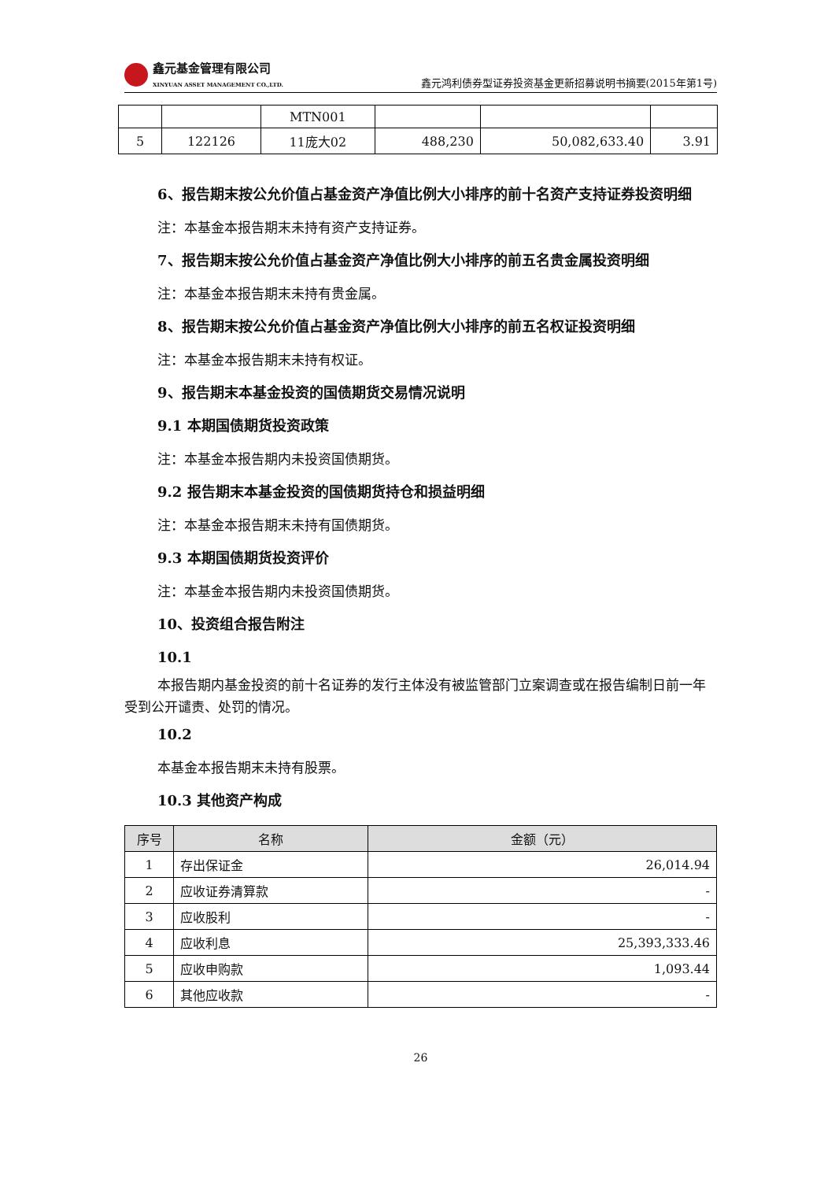鑫元基金管理有限公司
XINYUAN ASSET MANAGEMENT CO.,LTD.
鑫元鸿利债券型证券投资基金更新招募说明书摘要(2015年第1号)
| | | MTN001 | | | |
| 5 | 122126 | 11庞大02 | 488,230 | 50,082,633.40 | 3.91 |
6、报告期末按公允价值占基金资产净值比例大小排序的前十名资产支持证券投资明细
注：本基金本报告期末未持有资产支持证券。
7、报告期末按公允价值占基金资产净值比例大小排序的前五名贵金属投资明细
注：本基金本报告期末未持有贵金属。
8、报告期末按公允价值占基金资产净值比例大小排序的前五名权证投资明细
注：本基金本报告期末未持有权证。
9、报告期末本基金投资的国债期货交易情况说明
9.1 本期国债期货投资政策
注：本基金本报告期内未投资国债期货。
9.2 报告期末本基金投资的国债期货持仓和损益明细
注：本基金本报告期末未持有国债期货。
9.3 本期国债期货投资评价
注：本基金本报告期内未投资国债期货。
10、投资组合报告附注
10.1
本报告期内基金投资的前十名证券的发行主体没有被监管部门立案调查或在报告编制日前一年受到公开谴责、处罚的情况。
10.2
本基金本报告期末未持有股票。
10.3 其他资产构成
| 序号 | 名称 | 金额（元） |
| --- | --- | --- |
| 1 | 存出保证金 | 26,014.94 |
| 2 | 应收证券清算款 | - |
| 3 | 应收股利 | - |
| 4 | 应收利息 | 25,393,333.46 |
| 5 | 应收申购款 | 1,093.44 |
| 6 | 其他应收款 | - |
26